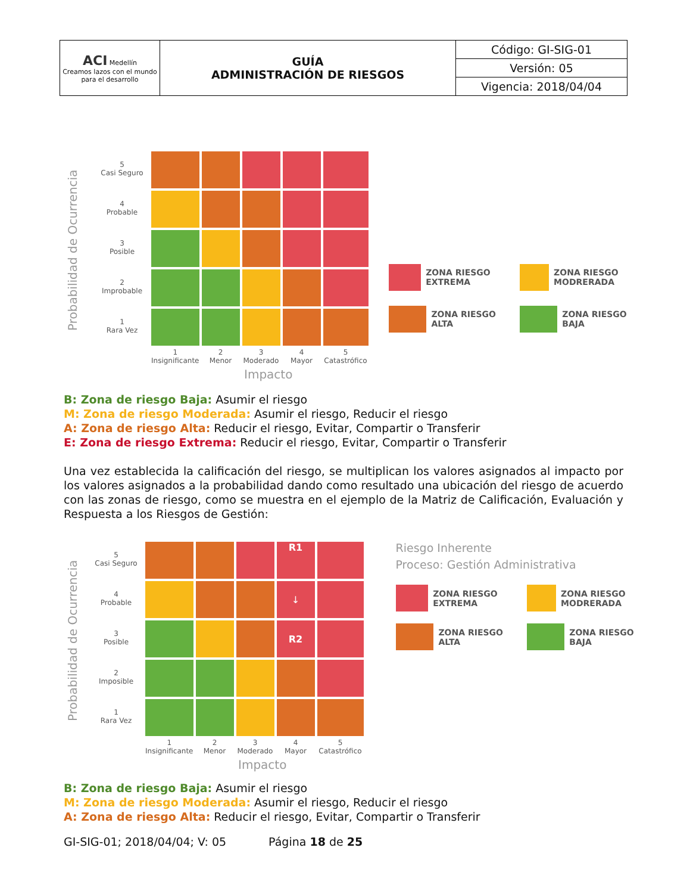| ACI Medellín Creamos lazos con el mundo para el desarrollo | GUÍA ADMINISTRACIÓN DE RIESGOS | Código: GI-SIG-01 |
| | | Versión: 05 |
| | | Vigencia: 2018/04/04 |
Probabilidad de Ocurrencia
5
Casi Seguro
4
Probable
3
Posible
2
Improbable
1
Rara Vez
| 1 Insignificante | 2 Menor | 3 Moderado | 4 Mayor | 5 Catastrófico |
Impacto
ZONA RIESGO EXTREMA
ZONA RIESGO MODRERADA
ZONA RIESGO ALTA
ZONA RIESGO BAJA
B: Zona de riesgo Baja: Asumir el riesgo
M: Zona de riesgo Moderada: Asumir el riesgo, Reducir el riesgo
A: Zona de riesgo Alta: Reducir el riesgo, Evitar, Compartir o Transferir
E: Zona de riesgo Extrema: Reducir el riesgo, Evitar, Compartir o Transferir
Una vez establecida la calificación del riesgo, se multiplican los valores asignados al impacto por los valores asignados a la probabilidad dando como resultado una ubicación del riesgo de acuerdo con las zonas de riesgo, como se muestra en el ejemplo de la Matriz de Calificación, Evaluación y Respuesta a los Riesgos de Gestión:
Probabilidad de Ocurrencia
5
Casi Seguro
4
Probable
3
Posible
2
Imposible
1
Rara Vez
| | | | R1 | |
| | | | ↓ | |
| | | | R2 | |
| 1 Insignificante | 2 Menor | 3 Moderado | 4 Mayor | 5 Catastrófico |
Impacto
Riesgo Inherente
Proceso: Gestión Administrativa
ZONA RIESGO EXTREMA
ZONA RIESGO MODRERADA
ZONA RIESGO ALTA
ZONA RIESGO BAJA
B: Zona de riesgo Baja: Asumir el riesgo
M: Zona de riesgo Moderada: Asumir el riesgo, Reducir el riesgo
A: Zona de riesgo Alta: Reducir el riesgo, Evitar, Compartir o Transferir
GI-SIG-01; 2018/04/04; V: 05 Página 18 de 25